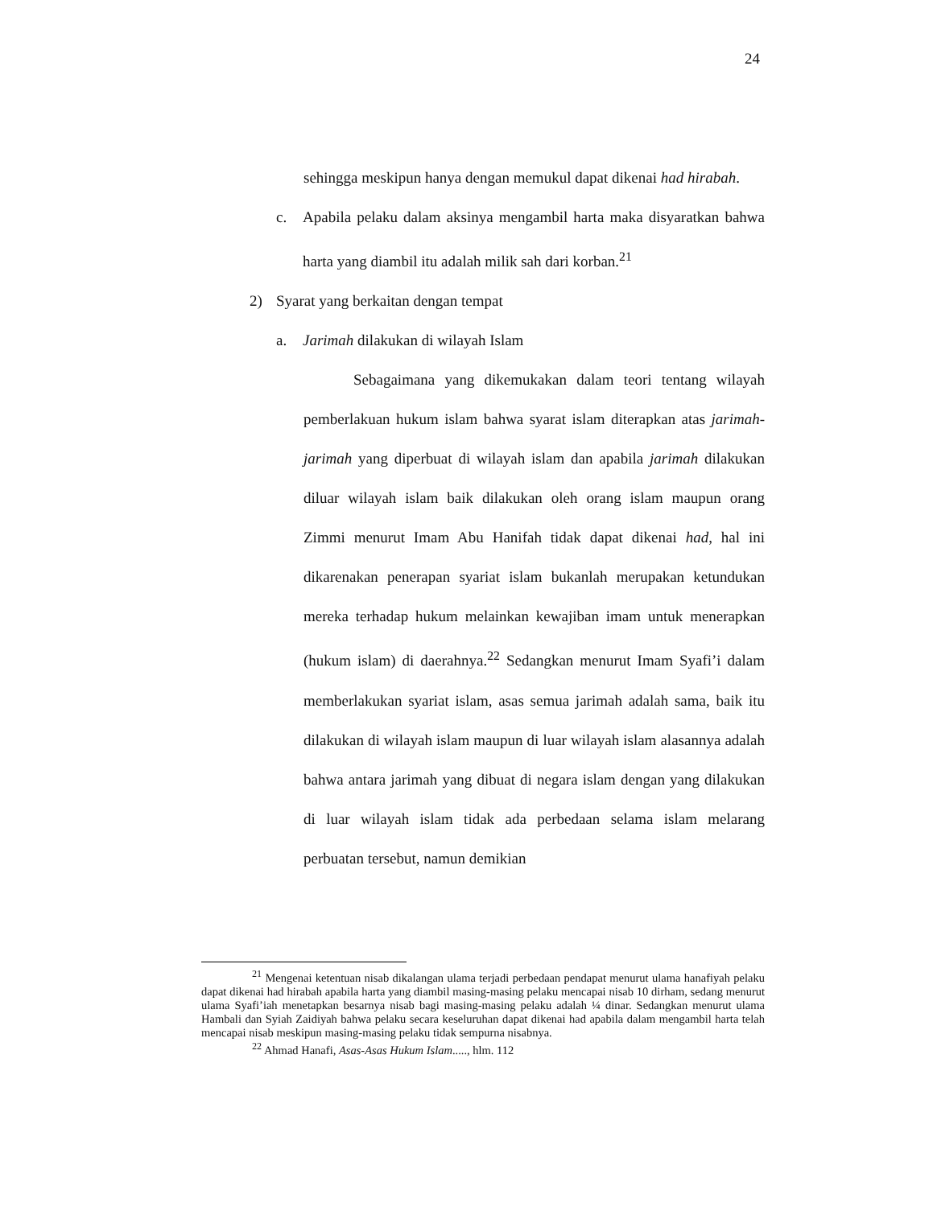24
sehingga meskipun hanya dengan memukul dapat dikenai had hirabah.
c. Apabila pelaku dalam aksinya mengambil harta maka disyaratkan bahwa harta yang diambil itu adalah milik sah dari korban.<sup>21</sup>
2) Syarat yang berkaitan dengan tempat
a. Jarimah dilakukan di wilayah Islam
Sebagaimana yang dikemukakan dalam teori tentang wilayah pemberlakuan hukum islam bahwa syarat islam diterapkan atas jarimah-jarimah yang diperbuat di wilayah islam dan apabila jarimah dilakukan diluar wilayah islam baik dilakukan oleh orang islam maupun orang Zimmi menurut Imam Abu Hanifah tidak dapat dikenai had, hal ini dikarenakan penerapan syariat islam bukanlah merupakan ketundukan mereka terhadap hukum melainkan kewajiban imam untuk menerapkan (hukum islam) di daerahnya.<sup>22</sup> Sedangkan menurut Imam Syafi’i dalam memberlakukan syariat islam, asas semua jarimah adalah sama, baik itu dilakukan di wilayah islam maupun di luar wilayah islam alasannya adalah bahwa antara jarimah yang dibuat di negara islam dengan yang dilakukan di luar wilayah islam tidak ada perbedaan selama islam melarang perbuatan tersebut, namun demikian
<sup>21</sup> Mengenai ketentuan nisab dikalangan ulama terjadi perbedaan pendapat menurut ulama hanafiyah pelaku dapat dikenai had hirabah apabila harta yang diambil masing-masing pelaku mencapai nisab 10 dirham, sedang menurut ulama Syafi’iah menetapkan besarnya nisab bagi masing-masing pelaku adalah ¼ dinar. Sedangkan menurut ulama Hambali dan Syiah Zaidiyah bahwa pelaku secara keseluruhan dapat dikenai had apabila dalam mengambil harta telah mencapai nisab meskipun masing-masing pelaku tidak sempurna nisabnya.
<sup>22</sup> Ahmad Hanafi, Asas-Asas Hukum Islam....., hlm. 112